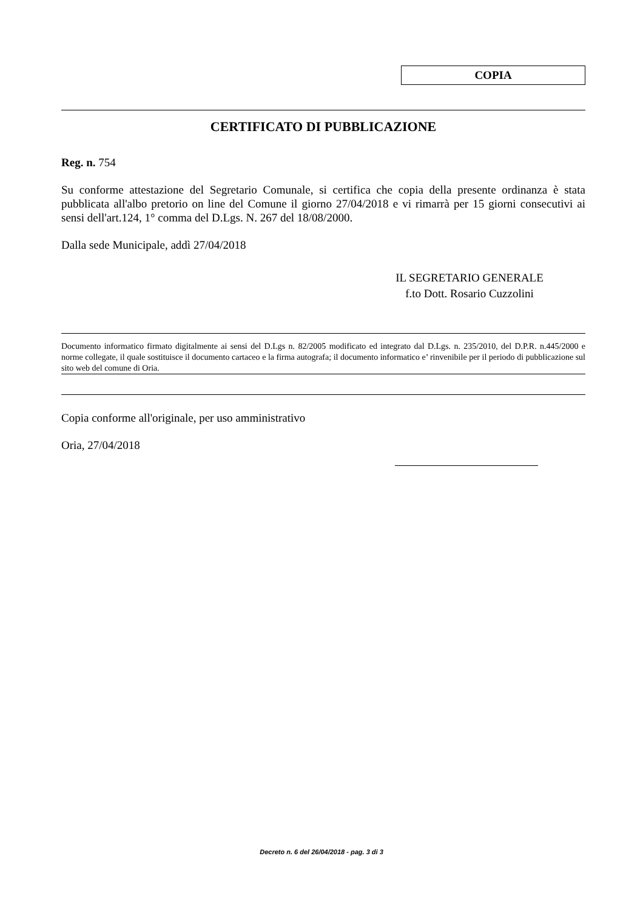COPIA
CERTIFICATO DI PUBBLICAZIONE
Reg. n. 754
Su conforme attestazione del Segretario Comunale, si certifica che copia della presente ordinanza è stata pubblicata all'albo pretorio on line del Comune il giorno 27/04/2018 e vi rimarrà per 15 giorni consecutivi ai sensi dell'art.124, 1° comma del D.Lgs. N. 267 del 18/08/2000.
Dalla sede Municipale, addì 27/04/2018
IL SEGRETARIO GENERALE
f.to Dott. Rosario Cuzzolini
Documento informatico firmato digitalmente ai sensi del D.Lgs n. 82/2005 modificato ed integrato dal D.Lgs. n. 235/2010, del D.P.R. n.445/2000 e norme collegate, il quale sostituisce il documento cartaceo e la firma autografa; il documento informatico e’ rinvenibile per il periodo di pubblicazione sul sito web del comune di Oria.
Copia conforme all'originale, per uso amministrativo
Oria, 27/04/2018
Decreto n. 6 del 26/04/2018 - pag. 3 di 3